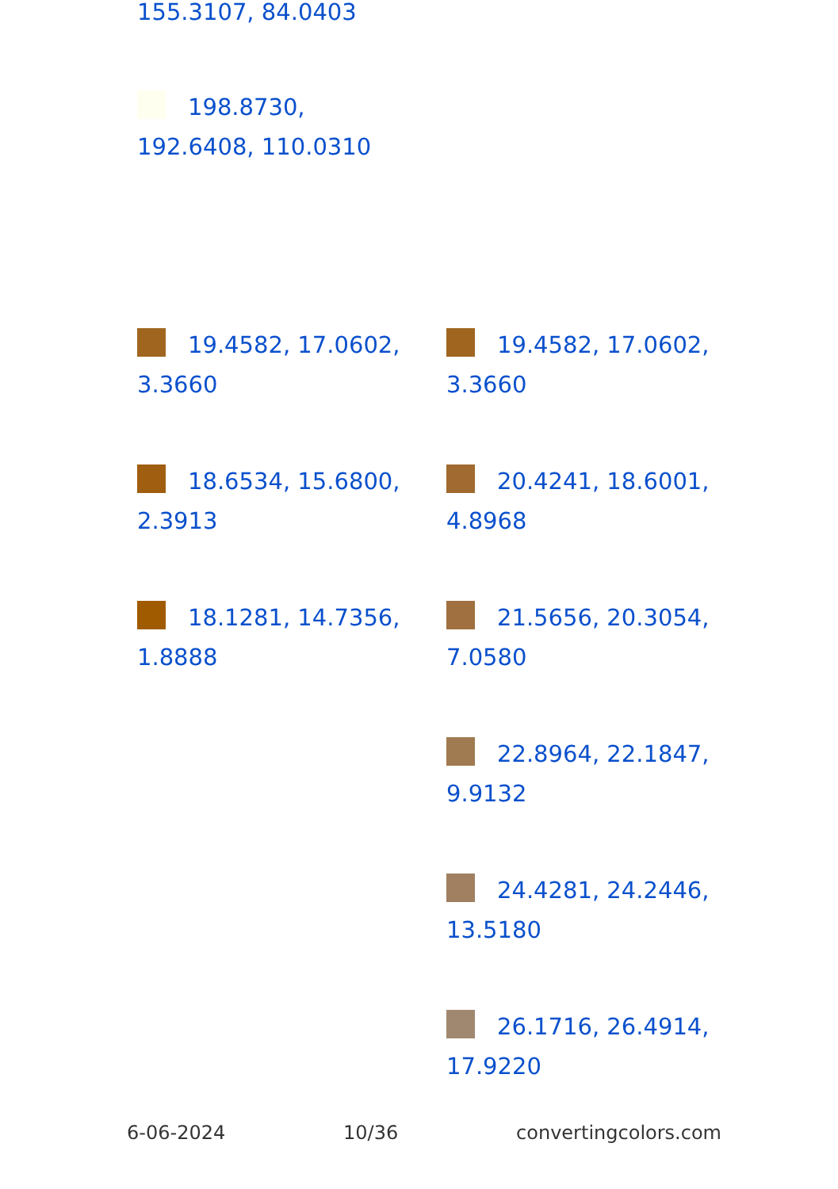155.3107, 84.0403
198.8730, 192.6408, 110.0310
19.4582, 17.0602, 3.3660
18.6534, 15.6800, 2.3913
18.1281, 14.7356, 1.8888
19.4582, 17.0602, 3.3660
20.4241, 18.6001, 4.8968
21.5656, 20.3054, 7.0580
22.8964, 22.1847, 9.9132
24.4281, 24.2446, 13.5180
26.1716, 26.4914, 17.9220
6-06-2024 10/36 convertingcolors.com